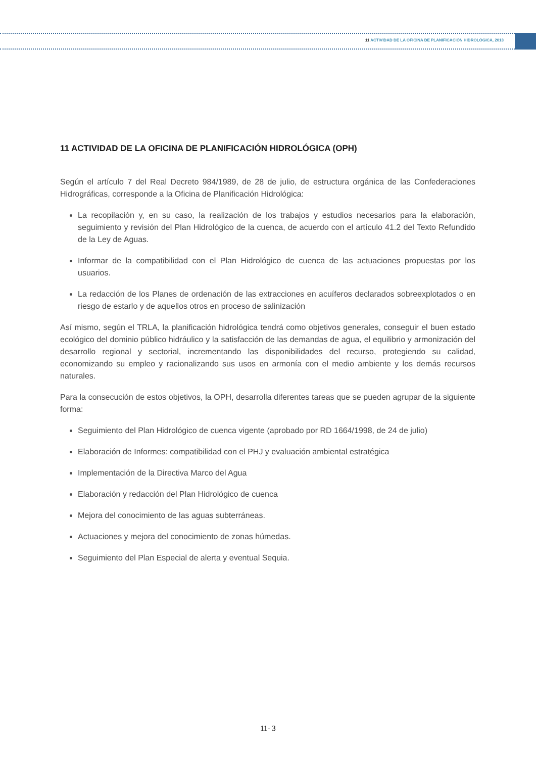11 ACTIVIDAD DE LA OFICINA DE PLANIFICACIÓN HIDROLÓGICA, 2013
11 ACTIVIDAD DE LA OFICINA DE PLANIFICACIÓN HIDROLÓGICA (OPH)
Según el artículo 7 del Real Decreto 984/1989, de 28 de julio, de estructura orgánica de las Confederaciones Hidrográficas, corresponde a la Oficina de Planificación Hidrológica:
La recopilación y, en su caso, la realización de los trabajos y estudios necesarios para la elaboración, seguimiento y revisión del Plan Hidrológico de la cuenca, de acuerdo con el artículo 41.2 del Texto Refundido de la Ley de Aguas.
Informar de la compatibilidad con el Plan Hidrológico de cuenca de las actuaciones propuestas por los usuarios.
La redacción de los Planes de ordenación de las extracciones en acuíferos declarados sobreexplotados o en riesgo de estarlo y de aquellos otros en proceso de salinización
Así mismo, según el TRLA, la planificación hidrológica tendrá como objetivos generales, conseguir el buen estado ecológico del dominio público hidráulico y la satisfacción de las demandas de agua, el equilibrio y armonización del desarrollo regional y sectorial, incrementando las disponibilidades del recurso, protegiendo su calidad, economizando su empleo y racionalizando sus usos en armonía con el medio ambiente y los demás recursos naturales.
Para la consecución de estos objetivos, la OPH, desarrolla diferentes tareas que se pueden agrupar de la siguiente forma:
Seguimiento del Plan Hidrológico de cuenca vigente (aprobado por RD 1664/1998, de 24 de julio)
Elaboración de Informes: compatibilidad con el PHJ y evaluación ambiental estratégica
Implementación de la Directiva Marco del Agua
Elaboración y redacción del Plan Hidrológico de cuenca
Mejora del conocimiento de las aguas subterráneas.
Actuaciones y mejora del conocimiento de zonas húmedas.
Seguimiento del Plan Especial de alerta y eventual Sequia.
11- 3